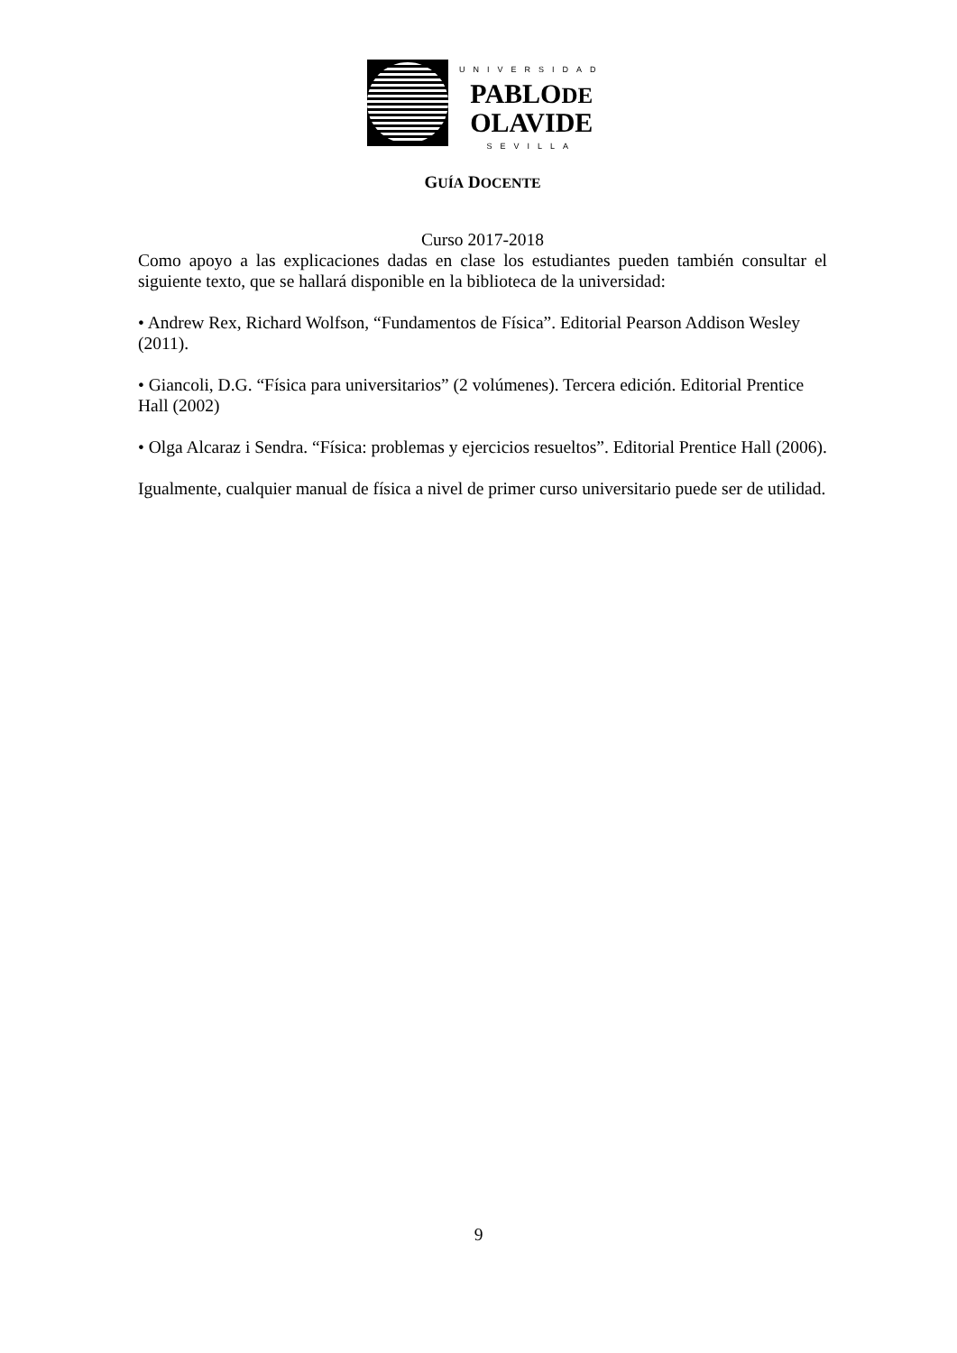UNIVERSIDAD
PABLODE
OLAVIDE
SEVILLA
GUÍA DOCENTE
Curso 2017-2018
Como apoyo a las explicaciones dadas en clase los estudiantes pueden también consultar el siguiente texto, que se hallará disponible en la biblioteca de la universidad:
• Andrew Rex, Richard Wolfson, “Fundamentos de Física”. Editorial Pearson Addison Wesley (2011).
• Giancoli, D.G. “Física para universitarios” (2 volúmenes). Tercera edición. Editorial Prentice Hall (2002)
• Olga Alcaraz i Sendra. “Física: problemas y ejercicios resueltos”. Editorial Prentice Hall (2006).
Igualmente, cualquier manual de física a nivel de primer curso universitario puede ser de utilidad.
9